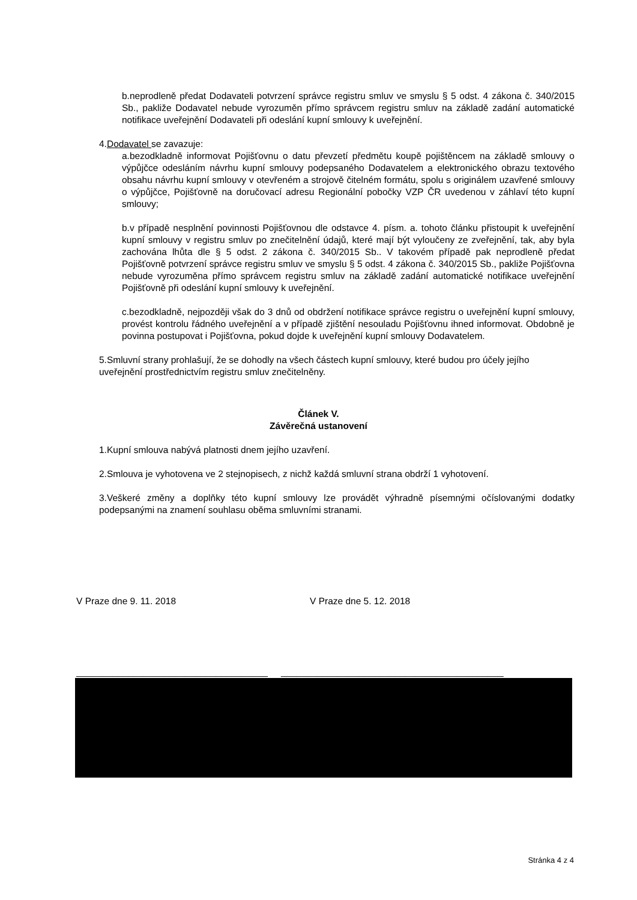b.neprodleně předat Dodavateli potvrzení správce registru smluv ve smyslu § 5 odst. 4 zákona č. 340/2015 Sb., pakliže Dodavatel nebude vyrozuměn přímo správcem registru smluv na základě zadání automatické notifikace uveřejnění Dodavateli při odeslání kupní smlouvy k uveřejnění.
4.Dodavatel se zavazuje:
a.bezodkladně informovat Pojišťovnu o datu převzetí předmětu koupě pojištěncem na základě smlouvy o výpůjčce odesláním návrhu kupní smlouvy podepsaného Dodavatelem a elektronického obrazu textového obsahu návrhu kupní smlouvy v otevřeném a strojově čitelném formátu, spolu s originálem uzavřené smlouvy o výpůjčce, Pojišťovně na doručovací adresu Regionální pobočky VZP ČR uvedenou v záhlaví této kupní smlouvy;
b.v případě nesplnění povinnosti Pojišťovnou dle odstavce 4. písm. a. tohoto článku přistoupit k uveřejnění kupní smlouvy v registru smluv po znečitelnění údajů, které mají být vyloučeny ze zveřejnění, tak, aby byla zachována lhůta dle § 5 odst. 2 zákona č. 340/2015 Sb.. V takovém případě pak neprodleně předat Pojišťovně potvrzení správce registru smluv ve smyslu § 5 odst. 4 zákona č. 340/2015 Sb., pakliže Pojišťovna nebude vyrozuměna přímo správcem registru smluv na základě zadání automatické notifikace uveřejnění Pojišťovně při odeslání kupní smlouvy k uveřejnění.
c.bezodkladně, nejpozději však do 3 dnů od obdržení notifikace správce registru o uveřejnění kupní smlouvy, provést kontrolu řádného uveřejnění a v případě zjištění nesouladu Pojišťovnu ihned informovat. Obdobně je povinna postupovat i Pojišťovna, pokud dojde k uveřejnění kupní smlouvy Dodavatelem.
5.Smluvní strany prohlašují, že se dohodly na všech částech kupní smlouvy, které budou pro účely jejího uveřejnění prostřednictvím registru smluv znečitelněny.
Článek V.
Závěrečná ustanovení
1.Kupní smlouva nabývá platnosti dnem jejího uzavření.
2.Smlouva je vyhotovena ve 2 stejnopisech, z nichž každá smluvní strana obdrží 1 vyhotovení.
3.Veškeré změny a doplňky této kupní smlouvy lze provádět výhradně písemnými očíslovanými dodatky podepsanými na znamení souhlasu oběma smluvními stranami.
V Praze dne 9. 11. 2018 V Praze dne 5. 12. 2018
_____________________________________ ___________________________________________
Stránka 4 z 4